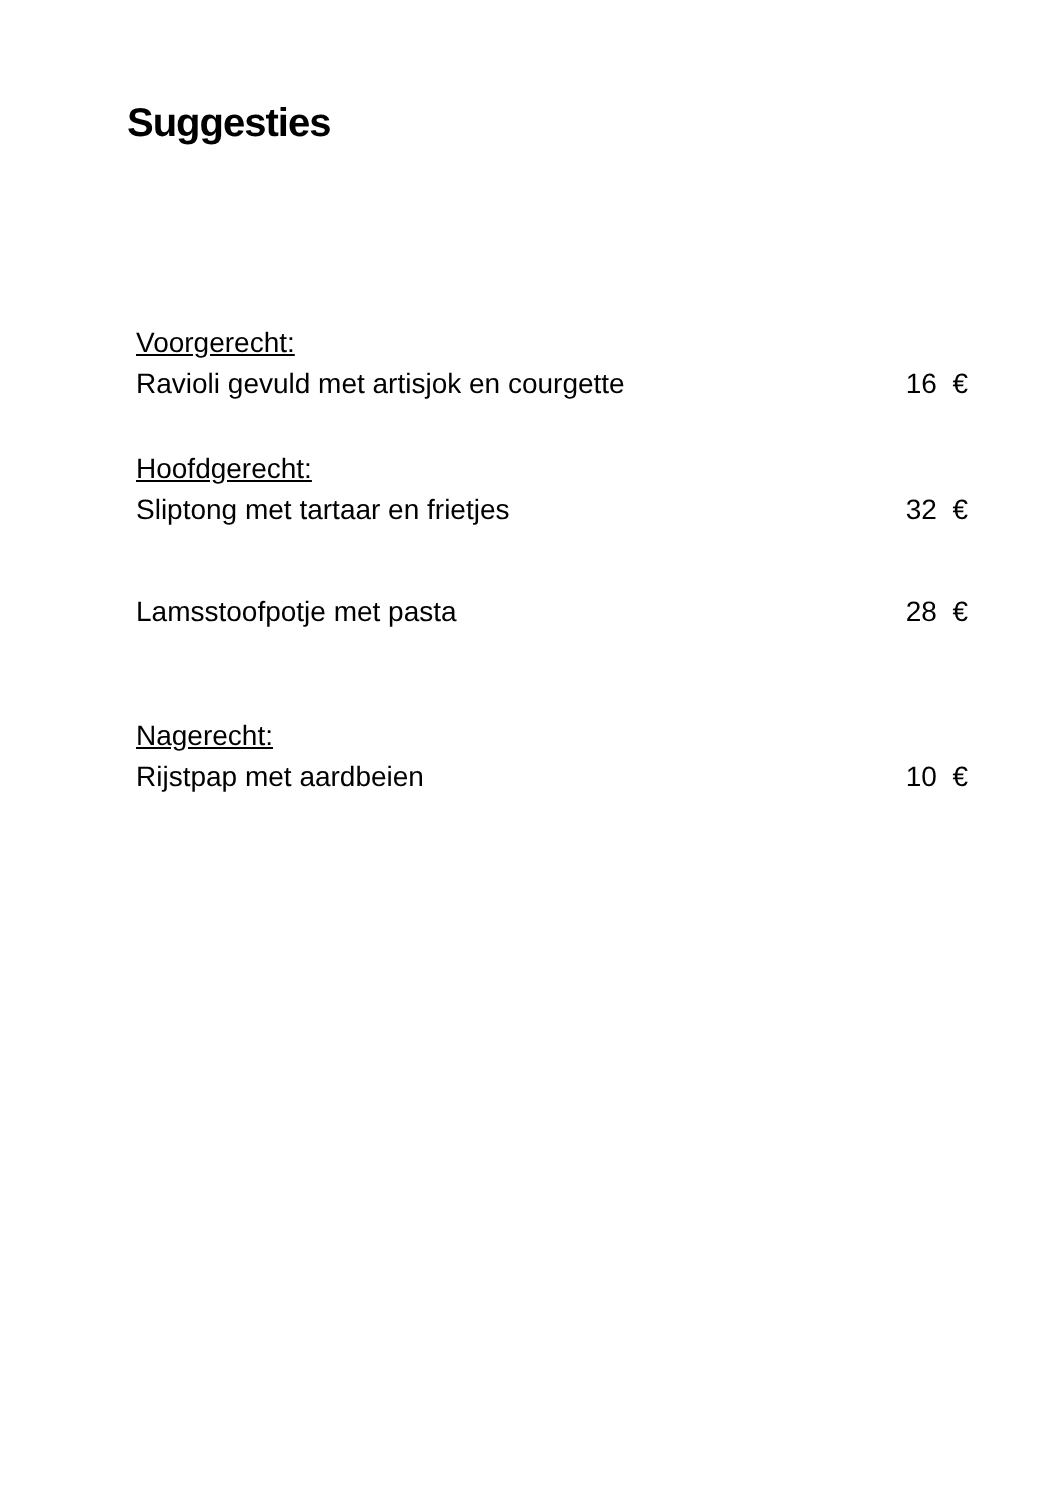Suggesties
Voorgerecht:
Ravioli gevuld met artisjok en courgette 16 €
Hoofdgerecht:
Sliptong met tartaar en frietjes 32 €
Lamsstoofpotje met pasta 28 €
Nagerecht:
Rijstpap met aardbeien 10 €